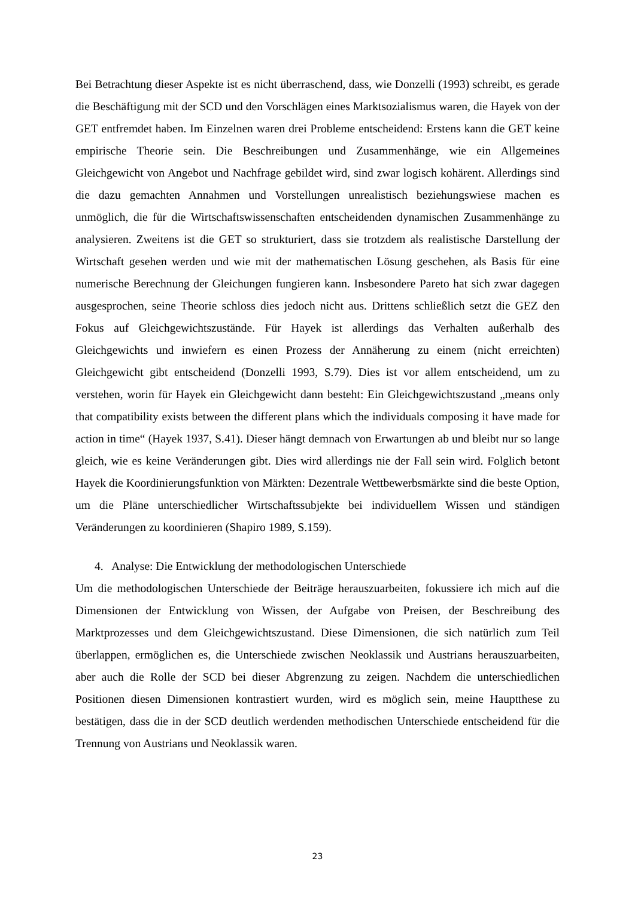Bei Betrachtung dieser Aspekte ist es nicht überraschend, dass, wie Donzelli (1993) schreibt, es gerade die Beschäftigung mit der SCD und den Vorschlägen eines Marktsozialismus waren, die Hayek von der GET entfremdet haben. Im Einzelnen waren drei Probleme entscheidend: Erstens kann die GET keine empirische Theorie sein. Die Beschreibungen und Zusammenhänge, wie ein Allgemeines Gleichgewicht von Angebot und Nachfrage gebildet wird, sind zwar logisch kohärent. Allerdings sind die dazu gemachten Annahmen und Vorstellungen unrealistisch beziehungswiese machen es unmöglich, die für die Wirtschaftswissenschaften entscheidenden dynamischen Zusammenhänge zu analysieren. Zweitens ist die GET so strukturiert, dass sie trotzdem als realistische Darstellung der Wirtschaft gesehen werden und wie mit der mathematischen Lösung geschehen, als Basis für eine numerische Berechnung der Gleichungen fungieren kann. Insbesondere Pareto hat sich zwar dagegen ausgesprochen, seine Theorie schloss dies jedoch nicht aus. Drittens schließlich setzt die GEZ den Fokus auf Gleichgewichtszustände. Für Hayek ist allerdings das Verhalten außerhalb des Gleichgewichts und inwiefern es einen Prozess der Annäherung zu einem (nicht erreichten) Gleichgewicht gibt entscheidend (Donzelli 1993, S.79). Dies ist vor allem entscheidend, um zu verstehen, worin für Hayek ein Gleichgewicht dann besteht: Ein Gleichgewichtszustand „means only that compatibility exists between the different plans which the individuals composing it have made for action in time“ (Hayek 1937, S.41). Dieser hängt demnach von Erwartungen ab und bleibt nur so lange gleich, wie es keine Veränderungen gibt. Dies wird allerdings nie der Fall sein wird. Folglich betont Hayek die Koordinierungsfunktion von Märkten: Dezentrale Wettbewerbsmärkte sind die beste Option, um die Pläne unterschiedlicher Wirtschaftssubjekte bei individuellem Wissen und ständigen Veränderungen zu koordinieren (Shapiro 1989, S.159).
4. Analyse: Die Entwicklung der methodologischen Unterschiede
Um die methodologischen Unterschiede der Beiträge herauszuarbeiten, fokussiere ich mich auf die Dimensionen der Entwicklung von Wissen, der Aufgabe von Preisen, der Beschreibung des Marktprozesses und dem Gleichgewichtszustand. Diese Dimensionen, die sich natürlich zum Teil überlappen, ermöglichen es, die Unterschiede zwischen Neoklassik und Austrians herauszuarbeiten, aber auch die Rolle der SCD bei dieser Abgrenzung zu zeigen. Nachdem die unterschiedlichen Positionen diesen Dimensionen kontrastiert wurden, wird es möglich sein, meine Hauptthese zu bestätigen, dass die in der SCD deutlich werdenden methodischen Unterschiede entscheidend für die Trennung von Austrians und Neoklassik waren.
23